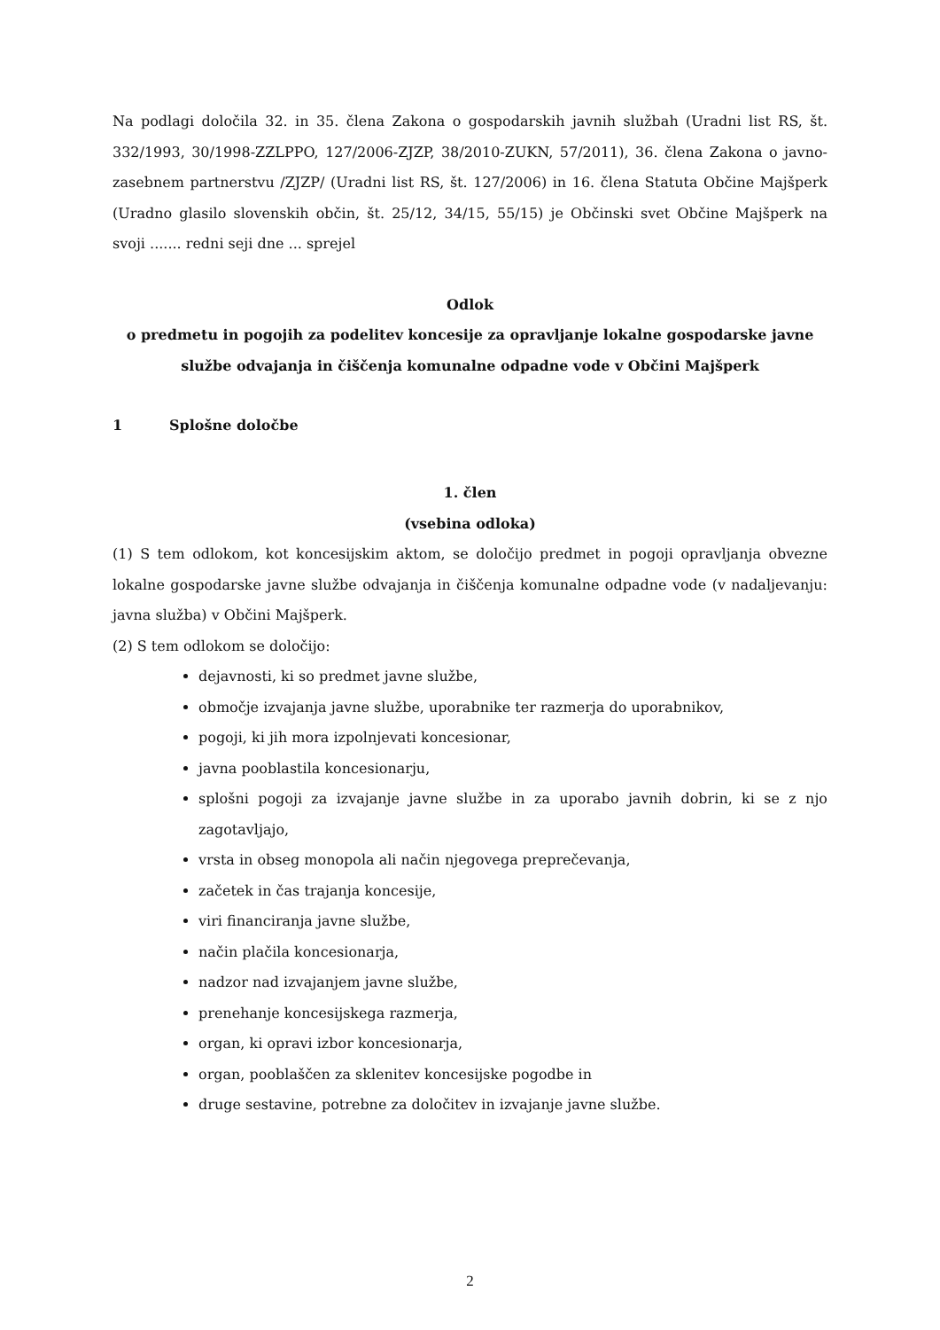Na podlagi določila 32. in 35. člena Zakona o gospodarskih javnih službah (Uradni list RS, št. 332/1993, 30/1998-ZZLPPO, 127/2006-ZJZP, 38/2010-ZUKN, 57/2011), 36. člena Zakona o javno-zasebnem partnerstvu /ZJZP/ (Uradni list RS, št. 127/2006) in 16. člena Statuta Občine Majšperk (Uradno glasilo slovenskih občin, št. 25/12, 34/15, 55/15) je Občinski svet Občine Majšperk na svoji ....... redni seji dne ... sprejel
Odlok
o predmetu in pogojih za podelitev koncesije za opravljanje lokalne gospodarske javne službe odvajanja in čiščenja komunalne odpadne vode v Občini Majšperk
1 Splošne določbe
1. člen
(vsebina odloka)
(1) S tem odlokom, kot koncesijskim aktom, se določijo predmet in pogoji opravljanja obvezne lokalne gospodarske javne službe odvajanja in čiščenja komunalne odpadne vode (v nadaljevanju: javna služba) v Občini Majšperk.
(2) S tem odlokom se določijo:
dejavnosti, ki so predmet javne službe,
območje izvajanja javne službe, uporabnike ter razmerja do uporabnikov,
pogoji, ki jih mora izpolnjevati koncesionar,
javna pooblastila koncesionarju,
splošni pogoji za izvajanje javne službe in za uporabo javnih dobrin, ki se z njo zagotavljajo,
vrsta in obseg monopola ali način njegovega preprečevanja,
začetek in čas trajanja koncesije,
viri financiranja javne službe,
način plačila koncesionarja,
nadzor nad izvajanjem javne službe,
prenehanje koncesijskega razmerja,
organ, ki opravi izbor koncesionarja,
organ, pooblaščen za sklenitev koncesijske pogodbe in
druge sestavine, potrebne za določitev in izvajanje javne službe.
2